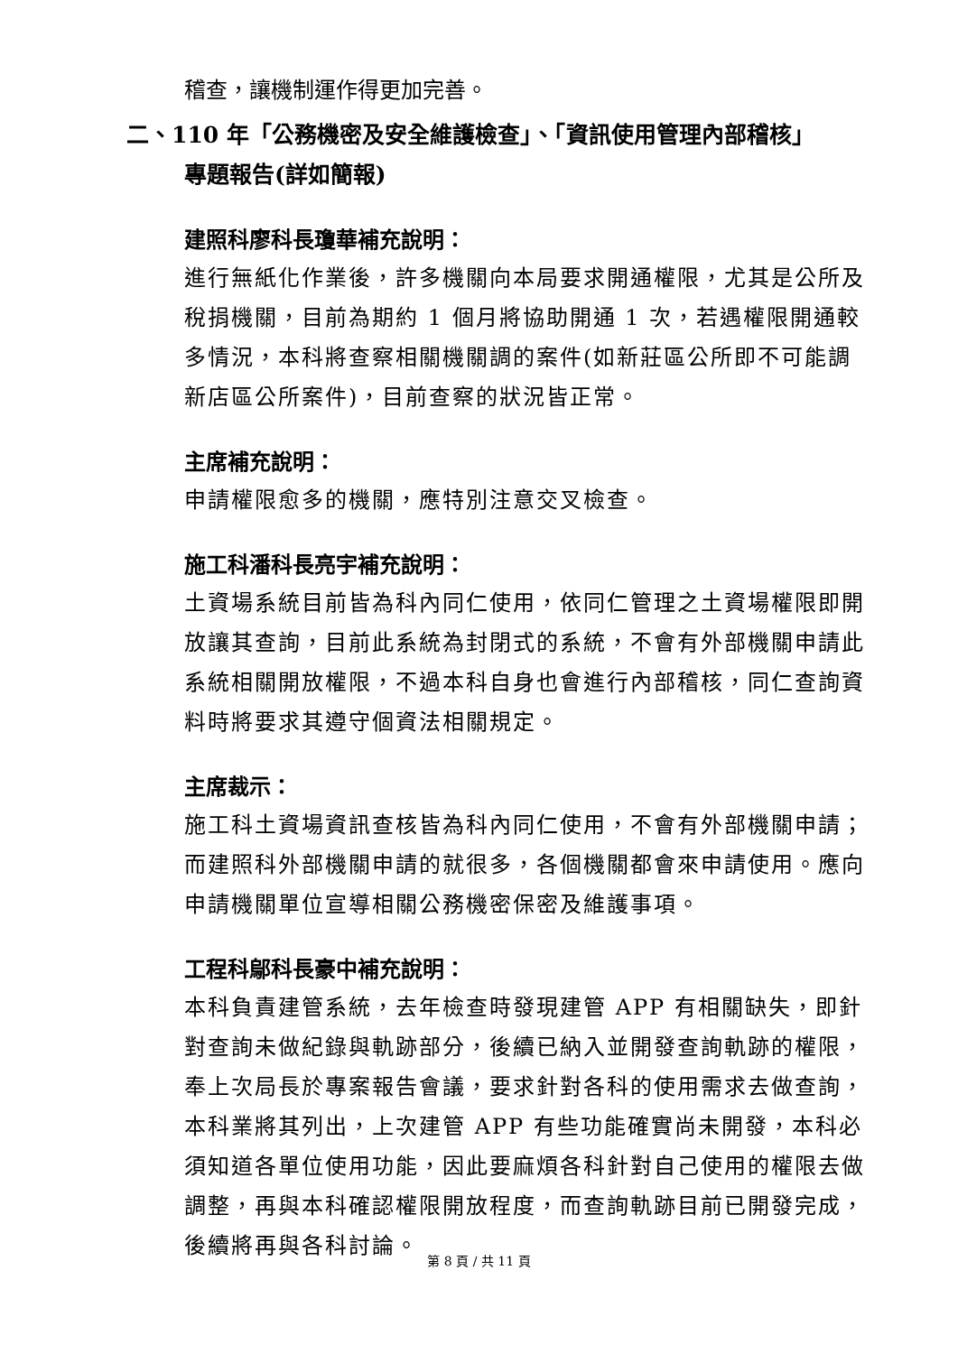稽查，讓機制運作得更加完善。
二、110 年「公務機密及安全維護檢查」、「資訊使用管理內部稽核」
專題報告(詳如簡報)
建照科廖科長瓊華補充說明：
進行無紙化作業後，許多機關向本局要求開通權限，尤其是公所及稅捐機關，目前為期約 1 個月將協助開通 1 次，若遇權限開通較多情況，本科將查察相關機關調的案件(如新莊區公所即不可能調新店區公所案件)，目前查察的狀況皆正常。
主席補充說明：
申請權限愈多的機關，應特別注意交叉檢查。
施工科潘科長亮宇補充說明：
土資場系統目前皆為科內同仁使用，依同仁管理之土資場權限即開放讓其查詢，目前此系統為封閉式的系統，不會有外部機關申請此系統相關開放權限，不過本科自身也會進行內部稽核，同仁查詢資料時將要求其遵守個資法相關規定。
主席裁示：
施工科土資場資訊查核皆為科內同仁使用，不會有外部機關申請；而建照科外部機關申請的就很多，各個機關都會來申請使用。應向申請機關單位宣導相關公務機密保密及維護事項。
工程科鄔科長豪中補充說明：
本科負責建管系統，去年檢查時發現建管 APP 有相關缺失，即針對查詢未做紀錄與軌跡部分，後續已納入並開發查詢軌跡的權限，奉上次局長於專案報告會議，要求針對各科的使用需求去做查詢，本科業將其列出，上次建管 APP 有些功能確實尚未開發，本科必須知道各單位使用功能，因此要麻煩各科針對自己使用的權限去做調整，再與本科確認權限開放程度，而查詢軌跡目前已開發完成，後續將再與各科討論。
第 8 頁 / 共 11 頁